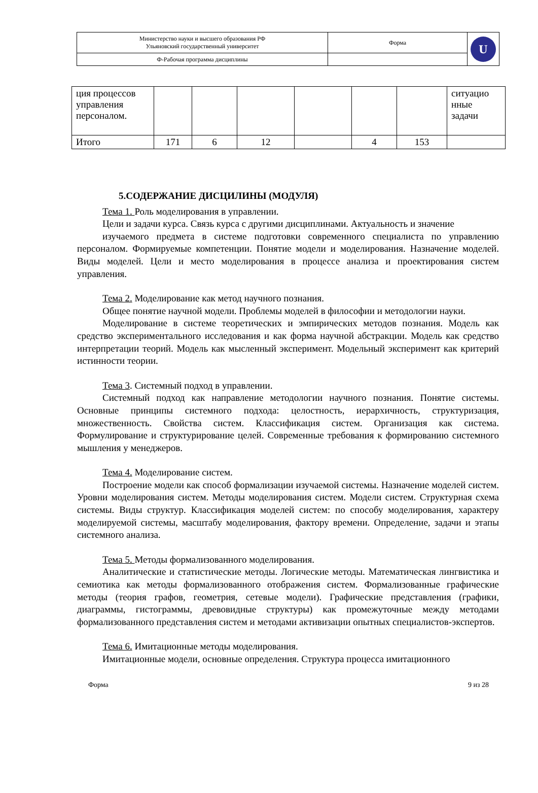| Министерство науки и высшего образования РФ Ульяновский государственный университет | Форма | U |
| Ф-Рабочая программа дисциплины | | |
| ция процессов управления персоналом. | | | | | | | ситуацио нные задачи |
| Итого | 171 | 6 | 12 | | 4 | 153 | |
5.СОДЕРЖАНИЕ ДИСЦИЛИНЫ (МОДУЛЯ)
Тема 1. Роль моделирования в управлении.
Цели и задачи курса. Связь курса с другими дисциплинами. Актуальность и значение
изучаемого предмета в системе подготовки современного специалиста по управлению персоналом. Формируемые компетенции. Понятие модели и моделирования. Назначение моделей. Виды моделей. Цели и место моделирования в процессе анализа и проектирования систем управления.
Тема 2. Моделирование как метод научного познания.
Общее понятие научной модели. Проблемы моделей в философии и методологии науки.
Моделирование в системе теоретических и эмпирических методов познания. Модель как средство экспериментального исследования и как форма научной абстракции. Модель как средство интерпретации теорий. Модель как мысленный эксперимент. Модельный эксперимент как критерий истинности теории.
Тема 3. Системный подход в управлении.
Системный подход как направление методологии научного познания. Понятие системы. Основные принципы системного подхода: целостность, иерархичность, структуризация, множественность. Свойства систем. Классификация систем. Организация как система. Формулирование и структурирование целей. Современные требования к формированию системного мышления у менеджеров.
Тема 4. Моделирование систем.
Построение модели как способ формализации изучаемой системы. Назначение моделей систем. Уровни моделирования систем. Методы моделирования систем. Модели систем. Структурная схема системы. Виды структур. Классификация моделей систем: по способу моделирования, характеру моделируемой системы, масштабу моделирования, фактору времени. Определение, задачи и этапы системного анализа.
Тема 5. Методы формализованного моделирования.
Аналитические и статистические методы. Логические методы. Математическая лингвистика и семиотика как методы формализованного отображения систем. Формализованные графические методы (теория графов, геометрия, сетевые модели). Графические представления (графики, диаграммы, гистограммы, древовидные структуры) как промежуточные между методами формализованного представления систем и методами активизации опытных специалистов-экспертов.
Тема 6. Имитационные методы моделирования.
Имитационные модели, основные определения. Структура процесса имитационного
Форма 9 из 28